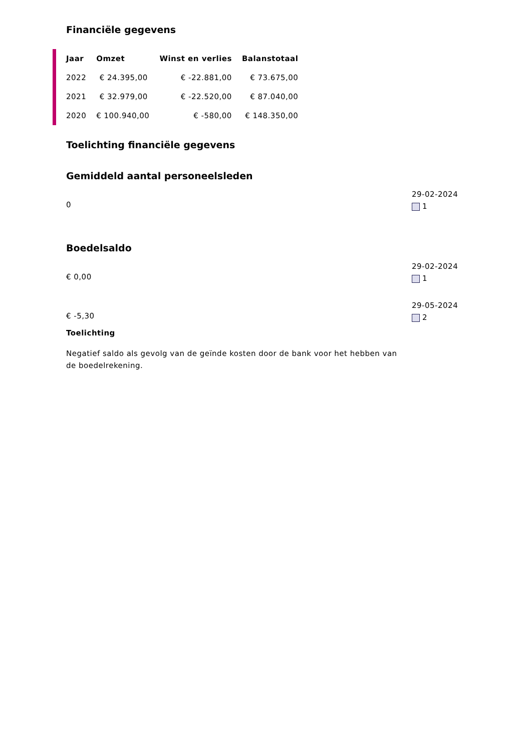Financiële gegevens
| Jaar | Omzet | Winst en verlies | Balanstotaal |
| --- | --- | --- | --- |
| 2022 | € 24.395,00 | € -22.881,00 | € 73.675,00 |
| 2021 | € 32.979,00 | € -22.520,00 | € 87.040,00 |
| 2020 | € 100.940,00 | € -580,00 | € 148.350,00 |
Toelichting financiële gegevens
Gemiddeld aantal personeelsleden
0
29-02-2024
1
Boedelsaldo
€ 0,00
29-02-2024
1
€ -5,30
29-05-2024
2
Toelichting
Negatief saldo als gevolg van de geïnde kosten door de bank voor het hebben van de boedelrekening.